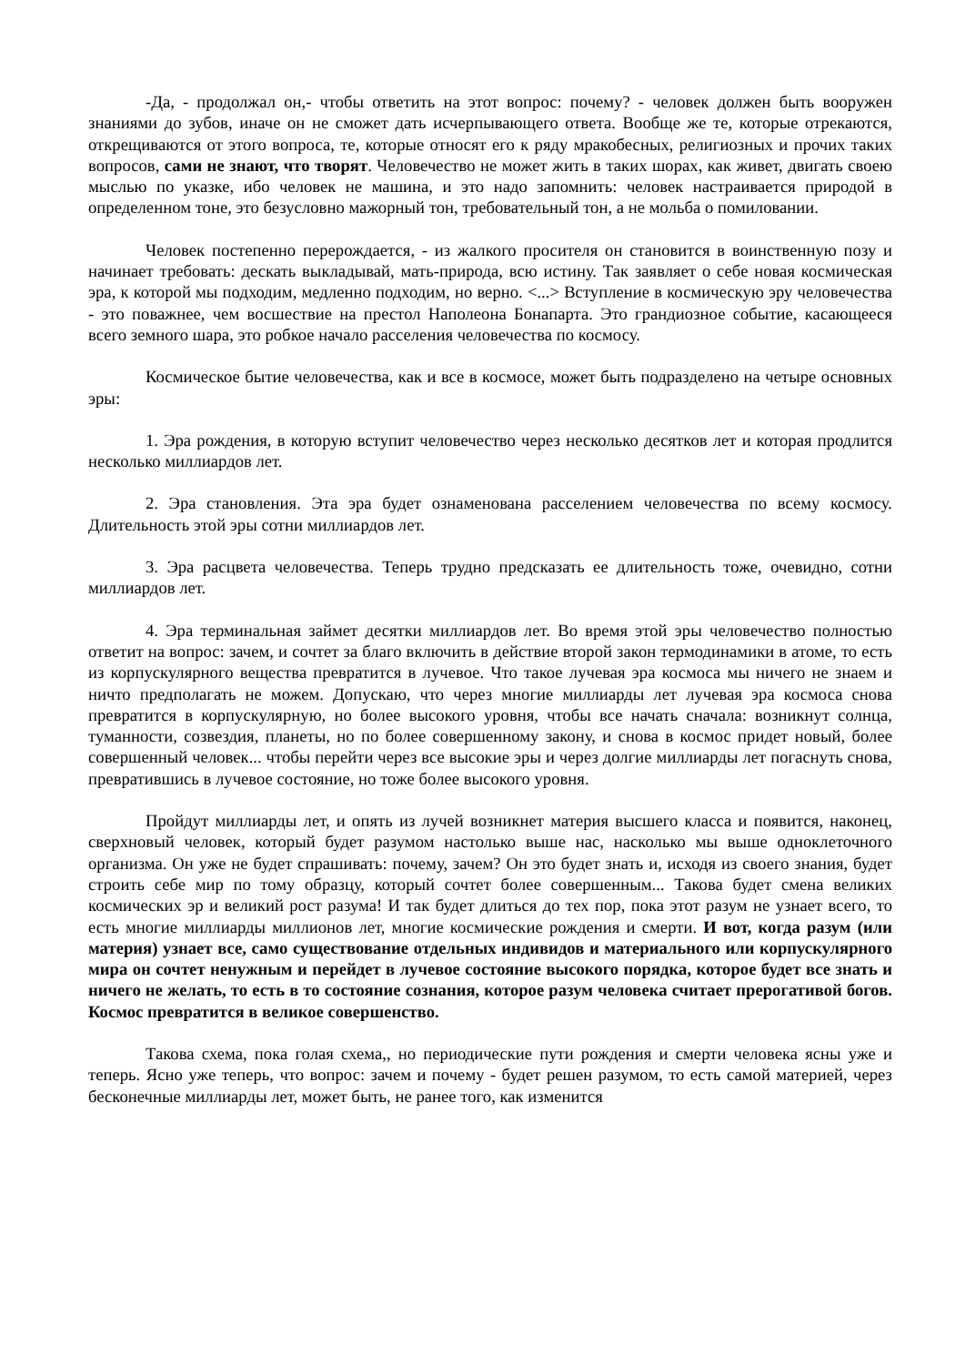-Да, - продолжал он,- чтобы ответить на этот вопрос: почему? - человек должен быть вооружен знаниями до зубов, иначе он не сможет дать исчерпывающего ответа. Вообще же те, которые отрекаются, открещиваются от этого вопроса, те, которые относят его к ряду мракобесных, религиозных и прочих таких вопросов, сами не знают, что творят. Человечество не может жить в таких шорах, как живет, двигать своею мыслью по указке, ибо человек не машина, и это надо запомнить: человек настраивается природой в определенном тоне, это безусловно мажорный тон, требовательный тон, а не мольба о помиловании.
Человек постепенно перерождается, - из жалкого просителя он становится в воинственную позу и начинает требовать: дескать выкладывай, мать-природа, всю истину. Так заявляет о себе новая космическая эра, к которой мы подходим, медленно подходим, но верно. <...> Вступление в космическую эру человечества - это поважнее, чем восшествие на престол Наполеона Бонапарта. Это грандиозное событие, касающееся всего земного шара, это робкое начало расселения человечества по космосу.
Космическое бытие человечества, как и все в космосе, может быть подразделено на четыре основных эры:
1. Эра рождения, в которую вступит человечество через несколько десятков лет и которая продлится несколько миллиардов лет.
2. Эра становления. Эта эра будет ознаменована расселением человечества по всему космосу. Длительность этой эры сотни миллиардов лет.
3. Эра расцвета человечества. Теперь трудно предсказать ее длительность тоже, очевидно, сотни миллиардов лет.
4. Эра терминальная займет десятки миллиардов лет. Во время этой эры человечество полностью ответит на вопрос: зачем, и сочтет за благо включить в действие второй закон термодинамики в атоме, то есть из корпускулярного вещества превратится в лучевое. Что такое лучевая эра космоса мы ничего не знаем и ничто предполагать не можем. Допускаю, что через многие миллиарды лет лучевая эра космоса снова превратится в корпускулярную, но более высокого уровня, чтобы все начать сначала: возникнут солнца, туманности, созвездия, планеты, но по более совершенному закону, и снова в космос придет новый, более совершенный человек... чтобы перейти через все высокие эры и через долгие миллиарды лет погаснуть снова, превратившись в лучевое состояние, но тоже более высокого уровня.
Пройдут миллиарды лет, и опять из лучей возникнет материя высшего класса и появится, наконец, сверхновый человек, который будет разумом настолько выше нас, насколько мы выше одноклеточного организма. Он уже не будет спрашивать: почему, зачем? Он это будет знать и, исходя из своего знания, будет строить себе мир по тому образцу, который сочтет более совершенным... Такова будет смена великих космических эр и великий рост разума! И так будет длиться до тех пор, пока этот разум не узнает всего, то есть многие миллиарды миллионов лет, многие космические рождения и смерти. И вот, когда разум (или материя) узнает все, само существование отдельных индивидов и материального или корпускулярного мира он сочтет ненужным и перейдет в лучевое состояние высокого порядка, которое будет все знать и ничего не желать, то есть в то состояние сознания, которое разум человека считает прерогативой богов. Космос превратится в великое совершенство.
Такова схема, пока голая схема,, но периодические пути рождения и смерти человека ясны уже и теперь. Ясно уже теперь, что вопрос: зачем и почему - будет решен разумом, то есть самой материей, через бесконечные миллиарды лет, может быть, не ранее того, как изменится